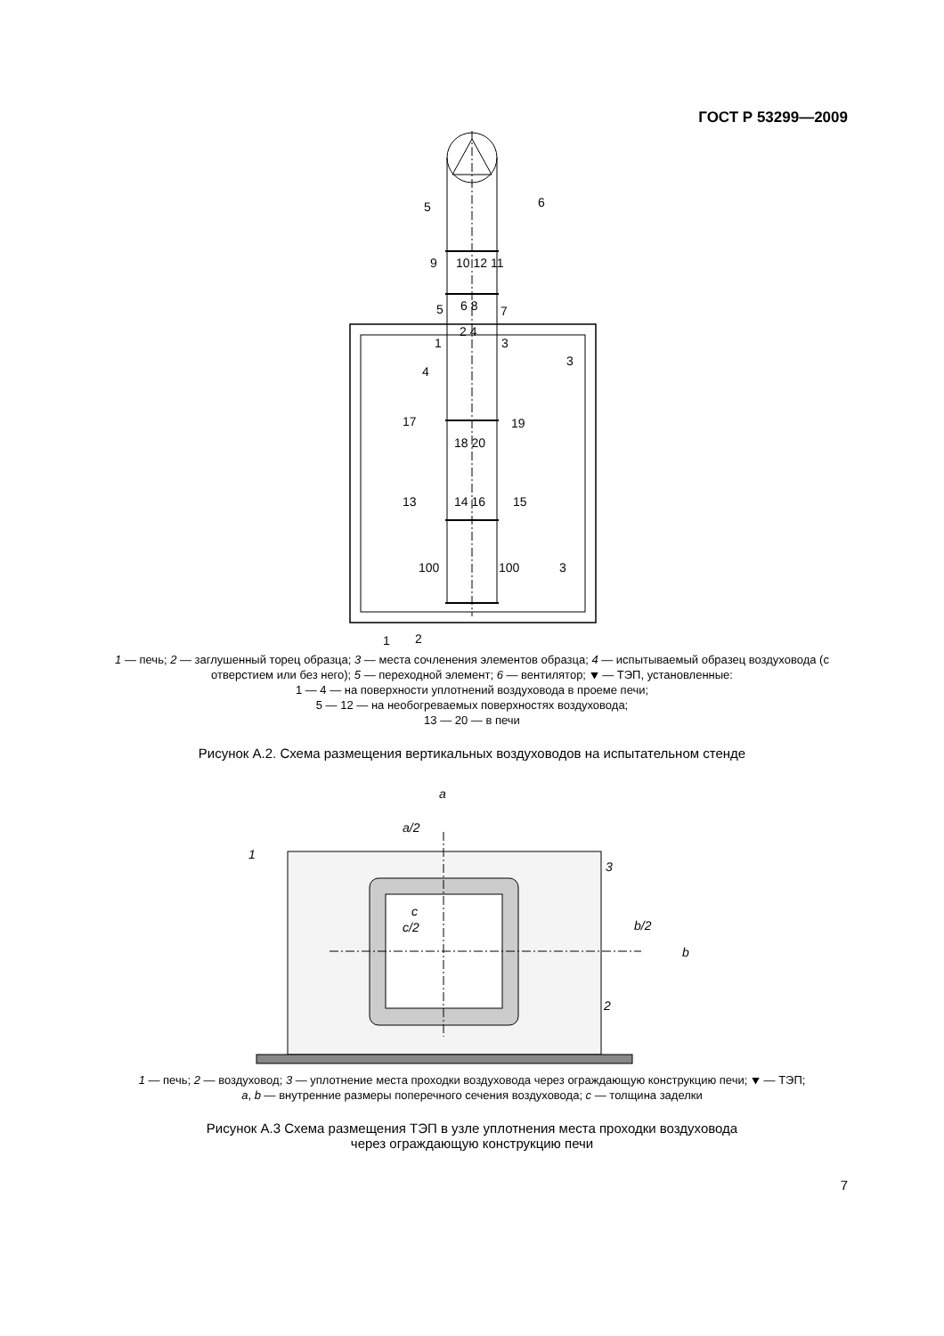ГОСТ Р 53299—2009
6
5
9
10 12 11
5
6 8
7
2 4
1
3
3
4
17
19
18 20
13
14 16
15
100
100
3
1
2
1 — печь; 2 — заглушенный торец образца; 3 — места сочленения элементов образца; 4 — испытываемый образец воздуховода (с отверстием или без него); 5 — переходной элемент; 6 — вентилятор; ⯆ — ТЭП, установленные:
1 — 4 — на поверхности уплотнений воздуховода в проеме печи;
5 — 12 — на необогреваемых поверхностях воздуховода;
13 — 20 — в печи
Рисунок А.2. Схема размещения вертикальных воздуховодов на испытательном стенде
a
a/2
1
3
c
c/2
b/2
b
2
1 — печь; 2 — воздуховод; 3 — уплотнение места проходки воздуховода через ограждающую конструкцию печи; ⯆ — ТЭП;
a, b — внутренние размеры поперечного сечения воздуховода; c — толщина заделки
Рисунок А.3 Схема размещения ТЭП в узле уплотнения места проходки воздуховода
через ограждающую конструкцию печи
7